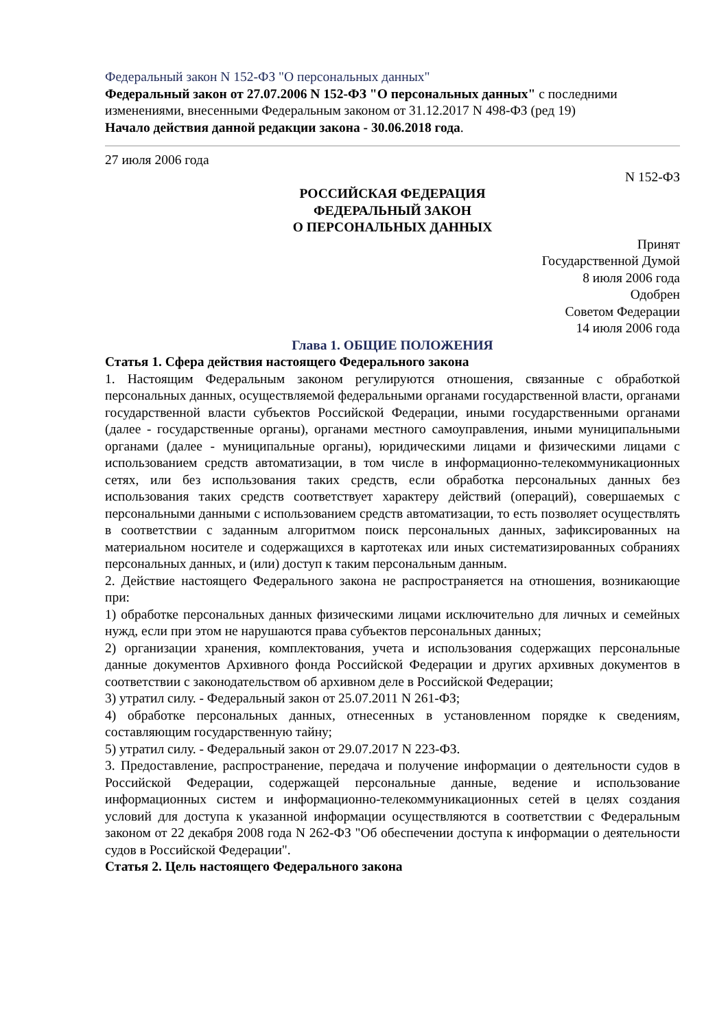Федеральный закон N 152-ФЗ "О персональных данных"
Федеральный закон от 27.07.2006 N 152-ФЗ "О персональных данных" с последними изменениями, внесенными Федеральным законом от 31.12.2017 N 498-ФЗ (ред 19)
Начало действия данной редакции закона - 30.06.2018 года.
27 июля 2006 года
N 152-ФЗ
РОССИЙСКАЯ ФЕДЕРАЦИЯ
ФЕДЕРАЛЬНЫЙ ЗАКОН
О ПЕРСОНАЛЬНЫХ ДАННЫХ
Принят
Государственной Думой
8 июля 2006 года
Одобрен
Советом Федерации
14 июля 2006 года
Глава 1. ОБЩИЕ ПОЛОЖЕНИЯ
Статья 1. Сфера действия настоящего Федерального закона
1. Настоящим Федеральным законом регулируются отношения, связанные с обработкой персональных данных, осуществляемой федеральными органами государственной власти, органами государственной власти субъектов Российской Федерации, иными государственными органами (далее - государственные органы), органами местного самоуправления, иными муниципальными органами (далее - муниципальные органы), юридическими лицами и физическими лицами с использованием средств автоматизации, в том числе в информационно-телекоммуникационных сетях, или без использования таких средств, если обработка персональных данных без использования таких средств соответствует характеру действий (операций), совершаемых с персональными данными с использованием средств автоматизации, то есть позволяет осуществлять в соответствии с заданным алгоритмом поиск персональных данных, зафиксированных на материальном носителе и содержащихся в картотеках или иных систематизированных собраниях персональных данных, и (или) доступ к таким персональным данным.
2. Действие настоящего Федерального закона не распространяется на отношения, возникающие при:
1) обработке персональных данных физическими лицами исключительно для личных и семейных нужд, если при этом не нарушаются права субъектов персональных данных;
2) организации хранения, комплектования, учета и использования содержащих персональные данные документов Архивного фонда Российской Федерации и других архивных документов в соответствии с законодательством об архивном деле в Российской Федерации;
3) утратил силу. - Федеральный закон от 25.07.2011 N 261-ФЗ;
4) обработке персональных данных, отнесенных в установленном порядке к сведениям, составляющим государственную тайну;
5) утратил силу. - Федеральный закон от 29.07.2017 N 223-ФЗ.
3. Предоставление, распространение, передача и получение информации о деятельности судов в Российской Федерации, содержащей персональные данные, ведение и использование информационных систем и информационно-телекоммуникационных сетей в целях создания условий для доступа к указанной информации осуществляются в соответствии с Федеральным законом от 22 декабря 2008 года N 262-ФЗ "Об обеспечении доступа к информации о деятельности судов в Российской Федерации".
Статья 2. Цель настоящего Федерального закона